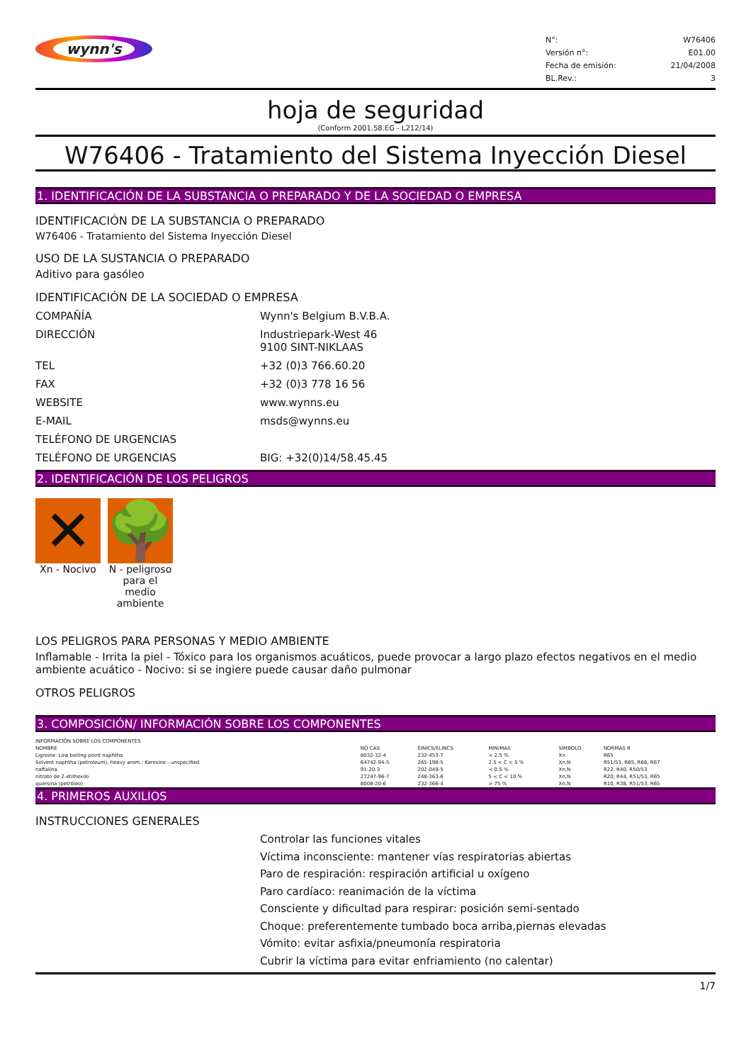wynn's
N°: W76406
Versión n°: E01.00
Fecha de emisión: 21/04/2008
BL.Rev.: 3
hoja de seguridad
(Conform 2001.58.EG - L212/14)
W76406 - Tratamiento del Sistema Inyección Diesel
1. IDENTIFICACIÓN DE LA SUBSTANCIA O PREPARADO Y DE LA SOCIEDAD O EMPRESA
IDENTIFICACIÓN DE LA SUBSTANCIA O PREPARADO
W76406 - Tratamiento del Sistema Inyección Diesel
USO DE LA SUSTANCIA O PREPARADO
Aditivo para gasóleo
IDENTIFICACIÓN DE LA SOCIEDAD O EMPRESA
COMPAÑÍA Wynn's Belgium B.V.B.A.
DIRECCIÓN Industriepark-West 46
9100 SINT-NIKLAAS
TEL +32 (0)3 766.60.20
FAX +32 (0)3 778 16 56
WEBSITE www.wynns.eu
E-MAIL msds@wynns.eu
TELÉFONO DE URGENCIAS
TELÉFONO DE URGENCIAS BIG: +32(0)14/58.45.45
2. IDENTIFICACIÓN DE LOS PELIGROS
✕
Xn - Nocivo
🌳
N - peligroso para el medio ambiente
LOS PELIGROS PARA PERSONAS Y MEDIO AMBIENTE
Inflamable - Irrita la piel - Tóxico para los organismos acuáticos, puede provocar a largo plazo efectos negativos en el medio ambiente acuático - Nocivo: si se ingiere puede causar daño pulmonar
OTROS PELIGROS
3. COMPOSICIÓN/ INFORMACIÓN SOBRE LOS COMPONENTES
| INFORMACIÓN SOBRE LOS COMPONENTES | | | | | |
| NOMBRE | NO CAS | EINICS/ELINCS | MIN/MAX | SIMBOLO | NORMAS R |
| Ligroine: Low boiling point naphtha | 8032-32-4 | 232-453-7 | < 2.5 % | Xn | R65 |
| Solvent naphtha (petroleum), heavy arom.; Kerosine - unspecified | 64742-94-5 | 265-198-5 | 2.5 < C < 5 % | Xn,N | R51/53, R65, R66, R67 |
| naftalina | 91-20-3 | 202-049-5 | < 0.5 % | Xn,N | R22, R40, R50/53 |
| nitrato de 2-etilhexilo | 27247-96-7 | 248-363-6 | 5 < C < 10 % | Xn,N | R20, R44, R51/53, R65 |
| quersina (petróleo) | 8008-20-6 | 232-366-4 | > 75 % | Xn,N | R10, R38, R51/53, R65 |
4. PRIMEROS AUXILIOS
INSTRUCCIONES GENERALES
Controlar las funciones vitales
Víctima inconsciente: mantener vías respiratorias abiertas
Paro de respiración: respiración artificial u oxígeno
Paro cardíaco: reanimación de la víctima
Consciente y dificultad para respirar: posición semi-sentado
Choque: preferentemente tumbado boca arriba,piernas elevadas
Vómito: evitar asfixia/pneumonía respiratoria
Cubrir la víctima para evitar enfriamiento (no calentar)
1/7